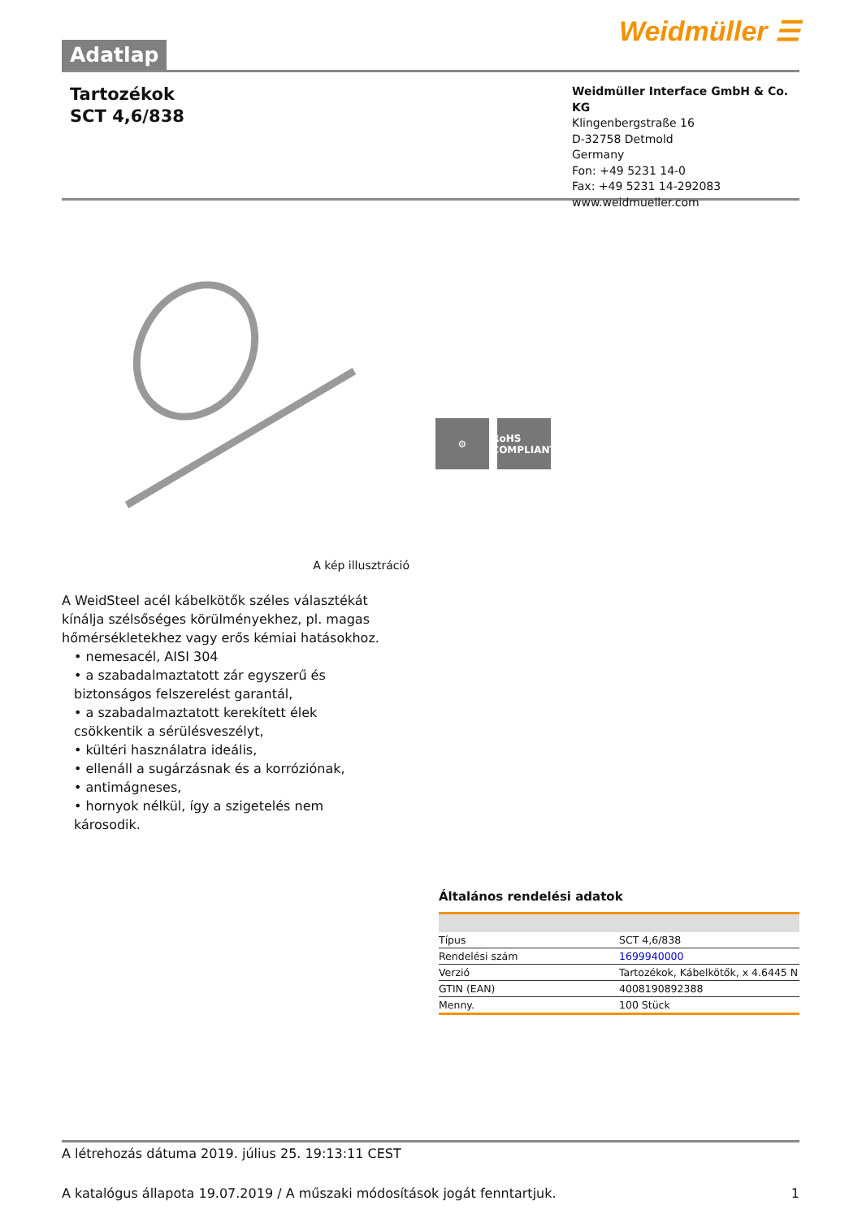Adatlap
Weidmüller ☰
Tartozékok
SCT 4,6/838
Weidmüller Interface GmbH & Co. KG
Klingenbergstraße 16
D-32758 Detmold
Germany
Fon: +49 5231 14-0
Fax: +49 5231 14-292083
www.weidmueller.com
⚙ RoHS COMPLIANT
A kép illusztráció
A WeidSteel acél kábelkötők széles választékát kínálja szélsőséges körülményekhez, pl. magas hőmérsékletekhez vagy erős kémiai hatásokhoz.
• nemesacél, AISI 304
• a szabadalmaztatott zár egyszerű és biztonságos felszerelést garantál,
• a szabadalmaztatott kerekített élek csökkentik a sérülésveszélyt,
• kültéri használatra ideális,
• ellenáll a sugárzásnak és a korróziónak,
• antimágneses,
• hornyok nélkül, így a szigetelés nem károsodik.
Általános rendelési adatok
| Típus | SCT 4,6/838 |
| Rendelési szám | 1699940000 |
| Verzió | Tartozékok, Kábelkötők, x 4.6445 N |
| GTIN (EAN) | 4008190892388 |
| Menny. | 100 Stück |
A létrehozás dátuma 2019. július 25. 19:13:11 CEST
A katalógus állapota 19.07.2019 / A műszaki módosítások jogát fenntartjuk. 1